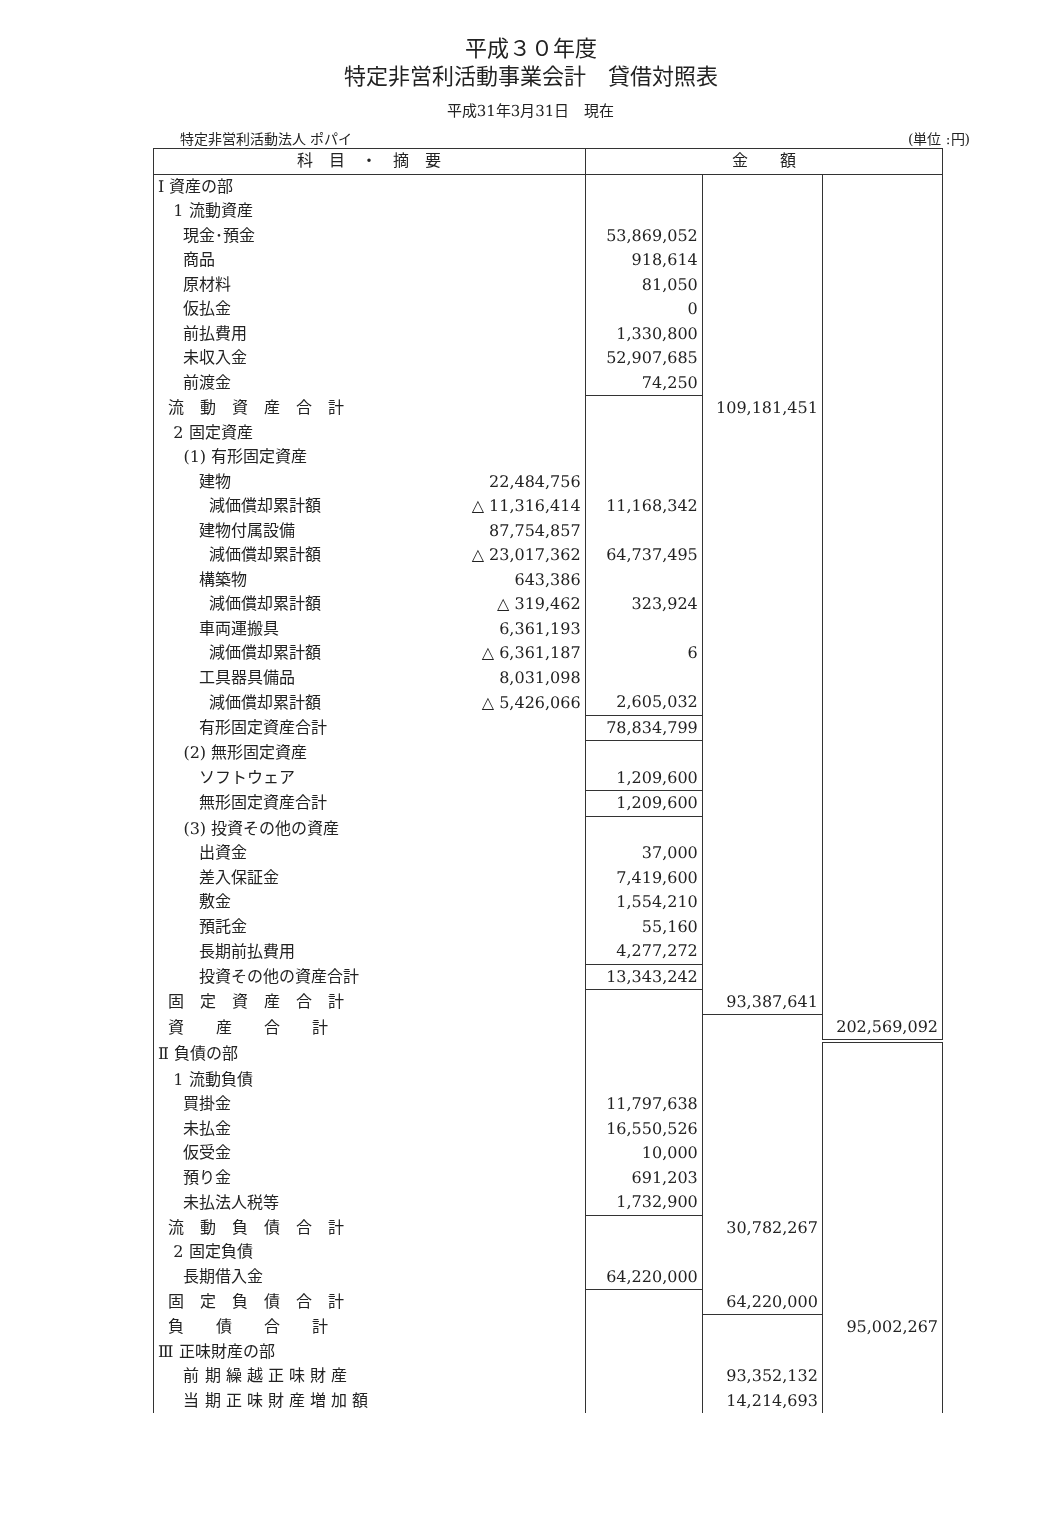平成３０年度
特定非営利活動事業会計　貸借対照表
平成31年3月31日　現在
特定非営利活動法人 ポパイ (単位 :円)
| 科 目 ・ 摘 要 | | 金 額 | | |
| --- | --- | --- | --- | --- |
| Ⅰ 資産の部 | | | | |
| 1 流動資産 | | | | |
| 現金･預金 | | 53,869,052 | | |
| 商品 | | 918,614 | | |
| 原材料 | | 81,050 | | |
| 仮払金 | | 0 | | |
| 前払費用 | | 1,330,800 | | |
| 未収入金 | | 52,907,685 | | |
| 前渡金 | | 74,250 | | |
| 流 動 資 産 合 計 | | | 109,181,451 | |
| 2 固定資産 | | | | |
| (1) 有形固定資産 | | | | |
| 建物 | 22,484,756 | | | |
| 減価償却累計額 | △ 11,316,414 | 11,168,342 | | |
| 建物付属設備 | 87,754,857 | | | |
| 減価償却累計額 | △ 23,017,362 | 64,737,495 | | |
| 構築物 | 643,386 | | | |
| 減価償却累計額 | △ 319,462 | 323,924 | | |
| 車両運搬具 | 6,361,193 | | | |
| 減価償却累計額 | △ 6,361,187 | 6 | | |
| 工具器具備品 | 8,031,098 | | | |
| 減価償却累計額 | △ 5,426,066 | 2,605,032 | | |
| 有形固定資産合計 | | 78,834,799 | | |
| (2) 無形固定資産 | | | | |
| ソフトウェア | | 1,209,600 | | |
| 無形固定資産合計 | | 1,209,600 | | |
| (3) 投資その他の資産 | | | | |
| 出資金 | | 37,000 | | |
| 差入保証金 | | 7,419,600 | | |
| 敷金 | | 1,554,210 | | |
| 預託金 | | 55,160 | | |
| 長期前払費用 | | 4,277,272 | | |
| 投資その他の資産合計 | | 13,343,242 | | |
| 固 定 資 産 合 計 | | | 93,387,641 | |
| 資 産 合 計 | | | | 202,569,092 |
| Ⅱ 負債の部 | | | | |
| 1 流動負債 | | | | |
| 買掛金 | | 11,797,638 | | |
| 未払金 | | 16,550,526 | | |
| 仮受金 | | 10,000 | | |
| 預り金 | | 691,203 | | |
| 未払法人税等 | | 1,732,900 | | |
| 流 動 負 債 合 計 | | | 30,782,267 | |
| 2 固定負債 | | | | |
| 長期借入金 | | 64,220,000 | | |
| 固 定 負 債 合 計 | | | 64,220,000 | |
| 負 債 合 計 | | | | 95,002,267 |
| Ⅲ 正味財産の部 | | | | |
| 前 期 繰 越 正 味 財 産 | | | 93,352,132 | |
| 当 期 正 味 財 産 増 加 額 | | | 14,214,693 | |